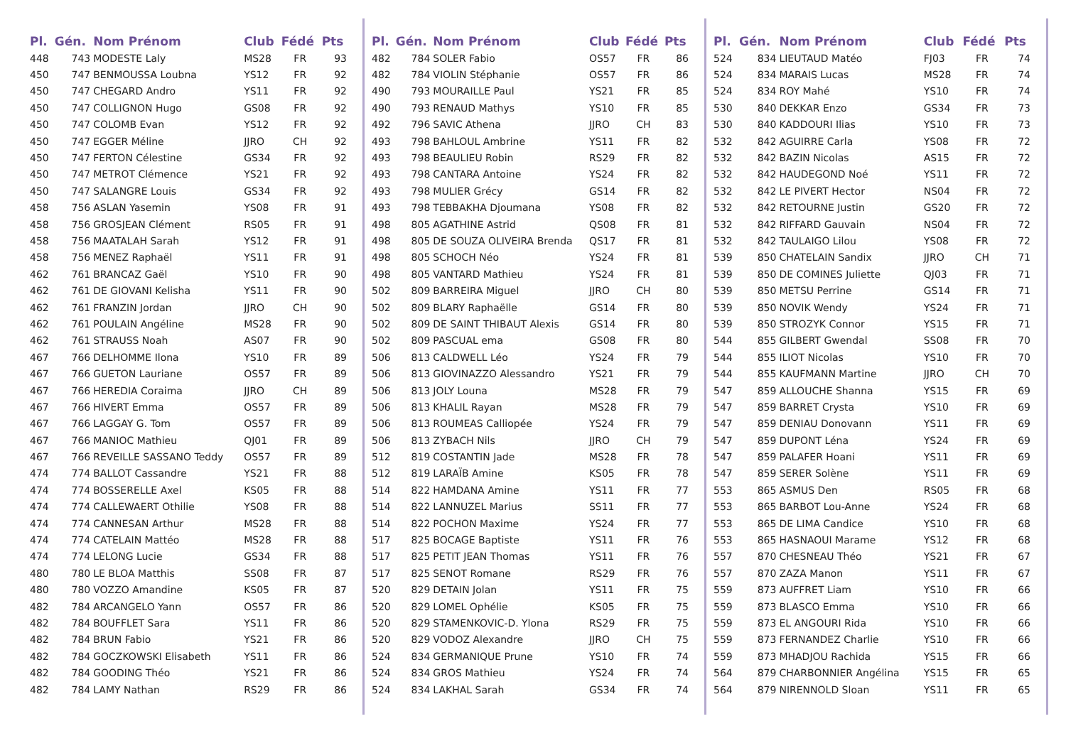| Pl. | Gén. | Nom Prénom | Club | Fédé | Pts |
| --- | --- | --- | --- | --- | --- |
| 448 | 743 | MODESTE Laly | MS28 | FR | 93 |
| 450 | 747 | BENMOUSSA Loubna | YS12 | FR | 92 |
| 450 | 747 | CHEGARD Andro | YS11 | FR | 92 |
| 450 | 747 | COLLIGNON Hugo | GS08 | FR | 92 |
| 450 | 747 | COLOMB Evan | YS12 | FR | 92 |
| 450 | 747 | EGGER Méline | JJRO | CH | 92 |
| 450 | 747 | FERTON Célestine | GS34 | FR | 92 |
| 450 | 747 | METROT Clémence | YS21 | FR | 92 |
| 450 | 747 | SALANGRE Louis | GS34 | FR | 92 |
| 458 | 756 | ASLAN Yasemin | YS08 | FR | 91 |
| 458 | 756 | GROSJEAN Clément | RS05 | FR | 91 |
| 458 | 756 | MAATALAH Sarah | YS12 | FR | 91 |
| 458 | 756 | MENEZ Raphaël | YS11 | FR | 91 |
| 462 | 761 | BRANCAZ Gaël | YS10 | FR | 90 |
| 462 | 761 | DE GIOVANI Kelisha | YS11 | FR | 90 |
| 462 | 761 | FRANZIN Jordan | JJRO | CH | 90 |
| 462 | 761 | POULAIN Angéline | MS28 | FR | 90 |
| 462 | 761 | STRAUSS Noah | AS07 | FR | 90 |
| 467 | 766 | DELHOMME Ilona | YS10 | FR | 89 |
| 467 | 766 | GUETON Lauriane | OS57 | FR | 89 |
| 467 | 766 | HEREDIA Coraima | JJRO | CH | 89 |
| 467 | 766 | HIVERT Emma | OS57 | FR | 89 |
| 467 | 766 | LAGGAY G. Tom | OS57 | FR | 89 |
| 467 | 766 | MANIOC Mathieu | QJ01 | FR | 89 |
| 467 | 766 | REVEILLE SASSANO Teddy | OS57 | FR | 89 |
| 474 | 774 | BALLOT Cassandre | YS21 | FR | 88 |
| 474 | 774 | BOSSERELLE Axel | KS05 | FR | 88 |
| 474 | 774 | CALLEWAERT Othilie | YS08 | FR | 88 |
| 474 | 774 | CANNESAN Arthur | MS28 | FR | 88 |
| 474 | 774 | CATELAIN Mattéo | MS28 | FR | 88 |
| 474 | 774 | LELONG Lucie | GS34 | FR | 88 |
| 480 | 780 | LE BLOA Matthis | SS08 | FR | 87 |
| 480 | 780 | VOZZO Amandine | KS05 | FR | 87 |
| 482 | 784 | ARCANGELO Yann | OS57 | FR | 86 |
| 482 | 784 | BOUFFLET Sara | YS11 | FR | 86 |
| 482 | 784 | BRUN Fabio | YS21 | FR | 86 |
| 482 | 784 | GOCZKOWSKI Elisabeth | YS11 | FR | 86 |
| 482 | 784 | GOODING Théo | YS21 | FR | 86 |
| 482 | 784 | LAMY Nathan | RS29 | FR | 86 |
| Pl. | Gén. | Nom Prénom | Club | Fédé | Pts |
| --- | --- | --- | --- | --- | --- |
| 482 | 784 | SOLER Fabio | OS57 | FR | 86 |
| 482 | 784 | VIOLIN Stéphanie | OS57 | FR | 86 |
| 490 | 793 | MOURAILLE Paul | YS21 | FR | 85 |
| 490 | 793 | RENAUD Mathys | YS10 | FR | 85 |
| 492 | 796 | SAVIC Athena | JJRO | CH | 83 |
| 493 | 798 | BAHLOUL Ambrine | YS11 | FR | 82 |
| 493 | 798 | BEAULIEU Robin | RS29 | FR | 82 |
| 493 | 798 | CANTARA Antoine | YS24 | FR | 82 |
| 493 | 798 | MULIER Grécy | GS14 | FR | 82 |
| 493 | 798 | TEBBAKHA Djoumana | YS08 | FR | 82 |
| 498 | 805 | AGATHINE Astrid | QS08 | FR | 81 |
| 498 | 805 | DE SOUZA OLIVEIRA Brenda | QS17 | FR | 81 |
| 498 | 805 | SCHOCH Néo | YS24 | FR | 81 |
| 498 | 805 | VANTARD Mathieu | YS24 | FR | 81 |
| 502 | 809 | BARREIRA Miguel | JJRO | CH | 80 |
| 502 | 809 | BLARY Raphaëlle | GS14 | FR | 80 |
| 502 | 809 | DE SAINT THIBAUT Alexis | GS14 | FR | 80 |
| 502 | 809 | PASCUAL ema | GS08 | FR | 80 |
| 506 | 813 | CALDWELL Léo | YS24 | FR | 79 |
| 506 | 813 | GIOVINAZZO Alessandro | YS21 | FR | 79 |
| 506 | 813 | JOLY Louna | MS28 | FR | 79 |
| 506 | 813 | KHALIL Rayan | MS28 | FR | 79 |
| 506 | 813 | ROUMEAS Calliopée | YS24 | FR | 79 |
| 506 | 813 | ZYBACH Nils | JJRO | CH | 79 |
| 512 | 819 | COSTANTIN Jade | MS28 | FR | 78 |
| 512 | 819 | LARAÏB Amine | KS05 | FR | 78 |
| 514 | 822 | HAMDANA Amine | YS11 | FR | 77 |
| 514 | 822 | LANNUZEL Marius | SS11 | FR | 77 |
| 514 | 822 | POCHON Maxime | YS24 | FR | 77 |
| 517 | 825 | BOCAGE Baptiste | YS11 | FR | 76 |
| 517 | 825 | PETIT JEAN Thomas | YS11 | FR | 76 |
| 517 | 825 | SENOT Romane | RS29 | FR | 76 |
| 520 | 829 | DETAIN Jolan | YS11 | FR | 75 |
| 520 | 829 | LOMEL Ophélie | KS05 | FR | 75 |
| 520 | 829 | STAMENKOVIC-D. Ylona | RS29 | FR | 75 |
| 520 | 829 | VODOZ Alexandre | JJRO | CH | 75 |
| 524 | 834 | GERMANIQUE Prune | YS10 | FR | 74 |
| 524 | 834 | GROS Mathieu | YS24 | FR | 74 |
| 524 | 834 | LAKHAL Sarah | GS34 | FR | 74 |
| Pl. | Gén. | Nom Prénom | Club | Fédé | Pts |
| --- | --- | --- | --- | --- | --- |
| 524 | 834 | LIEUTAUD Matéo | FJ03 | FR | 74 |
| 524 | 834 | MARAIS Lucas | MS28 | FR | 74 |
| 524 | 834 | ROY Mahé | YS10 | FR | 74 |
| 530 | 840 | DEKKAR Enzo | GS34 | FR | 73 |
| 530 | 840 | KADDOURI Ilias | YS10 | FR | 73 |
| 532 | 842 | AGUIRRE Carla | YS08 | FR | 72 |
| 532 | 842 | BAZIN Nicolas | AS15 | FR | 72 |
| 532 | 842 | HAUDEGOND Noé | YS11 | FR | 72 |
| 532 | 842 | LE PIVERT Hector | NS04 | FR | 72 |
| 532 | 842 | RETOURNE Justin | GS20 | FR | 72 |
| 532 | 842 | RIFFARD Gauvain | NS04 | FR | 72 |
| 532 | 842 | TAULAIGO Lilou | YS08 | FR | 72 |
| 539 | 850 | CHATELAIN Sandix | JJRO | CH | 71 |
| 539 | 850 | DE COMINES Juliette | QJ03 | FR | 71 |
| 539 | 850 | METSU Perrine | GS14 | FR | 71 |
| 539 | 850 | NOVIK Wendy | YS24 | FR | 71 |
| 539 | 850 | STROZYK Connor | YS15 | FR | 71 |
| 544 | 855 | GILBERT Gwendal | SS08 | FR | 70 |
| 544 | 855 | ILIOT Nicolas | YS10 | FR | 70 |
| 544 | 855 | KAUFMANN Martine | JJRO | CH | 70 |
| 547 | 859 | ALLOUCHE Shanna | YS15 | FR | 69 |
| 547 | 859 | BARRET Crysta | YS10 | FR | 69 |
| 547 | 859 | DENIAU Donovann | YS11 | FR | 69 |
| 547 | 859 | DUPONT Léna | YS24 | FR | 69 |
| 547 | 859 | PALAFER Hoani | YS11 | FR | 69 |
| 547 | 859 | SERER Solène | YS11 | FR | 69 |
| 553 | 865 | ASMUS Den | RS05 | FR | 68 |
| 553 | 865 | BARBOT Lou-Anne | YS24 | FR | 68 |
| 553 | 865 | DE LIMA Candice | YS10 | FR | 68 |
| 553 | 865 | HASNAOUI Marame | YS12 | FR | 68 |
| 557 | 870 | CHESNEAU Théo | YS21 | FR | 67 |
| 557 | 870 | ZAZA Manon | YS11 | FR | 67 |
| 559 | 873 | AUFFRET Liam | YS10 | FR | 66 |
| 559 | 873 | BLASCO Emma | YS10 | FR | 66 |
| 559 | 873 | EL ANGOURI Rida | YS10 | FR | 66 |
| 559 | 873 | FERNANDEZ Charlie | YS10 | FR | 66 |
| 559 | 873 | MHADJOU Rachida | YS15 | FR | 66 |
| 564 | 879 | CHARBONNIER Angélina | YS15 | FR | 65 |
| 564 | 879 | NIRENNOLD Sloan | YS11 | FR | 65 |